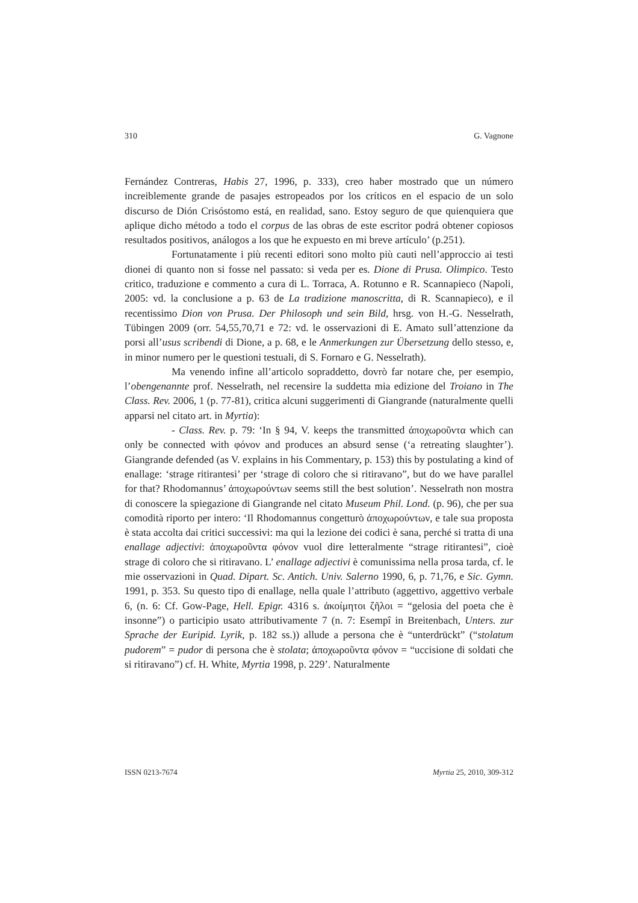310 G. Vagnone
Fernández Contreras, Habis 27, 1996, p. 333), creo haber mostrado que un número increiblemente grande de pasajes estropeados por los críticos en el espacio de un solo discurso de Dión Crisóstomo está, en realidad, sano. Estoy seguro de que quienquiera que aplique dicho método a todo el corpus de las obras de este escritor podrá obtener copiosos resultados positivos, análogos a los que he expuesto en mi breve artículo’ (p.251).
Fortunatamente i più recenti editori sono molto più cauti nell’approccio ai testi dionei di quanto non si fosse nel passato: si veda per es. Dione di Prusa. Olimpico. Testo critico, traduzione e commento a cura di L. Torraca, A. Rotunno e R. Scannapieco (Napoli, 2005: vd. la conclusione a p. 63 de La tradizione manoscritta, di R. Scannapieco), e il recentissimo Dion von Prusa. Der Philosoph und sein Bild, hrsg. von H.-G. Nesselrath, Tübingen 2009 (orr. 54,55,70,71 e 72: vd. le osservazioni di E. Amato sull’attenzione da porsi all’usus scribendi di Dione, a p. 68, e le Anmerkungen zur Übersetzung dello stesso, e, in minor numero per le questioni testuali, di S. Fornaro e G. Nesselrath).
Ma venendo infine all’articolo sopraddetto, dovrò far notare che, per esempio, l’obengenannte prof. Nesselrath, nel recensire la suddetta mia edizione del Troiano in The Class. Rev. 2006, 1 (p. 77-81), critica alcuni suggerimenti di Giangrande (naturalmente quelli apparsi nel citato art. in Myrtia):
- Class. Rev. p. 79: ‘In § 94, V. keeps the transmitted ἀποχωροῦντα which can only be connected with φόνον and produces an absurd sense (‘a retreating slaughter’). Giangrande defended (as V. explains in his Commentary, p. 153) this by postulating a kind of enallage: ‘strage ritirantesi’ per ‘strage di coloro che si ritiravano”, but do we have parallel for that? Rhodomannus’ ἀποχωρούντων seems still the best solution’. Nesselrath non mostra di conoscere la spiegazione di Giangrande nel citato Museum Phil. Lond. (p. 96), che per sua comodità riporto per intero: ‘Il Rhodomannus congetturò ἀποχωρούντων, e tale sua proposta è stata accolta dai critici successivi: ma qui la lezione dei codici è sana, perché si tratta di una enallage adjectivi: ἀποχωροῦντα φόνον vuol dire letteralmente “strage ritirantesi”, cioè strage di coloro che si ritiravano. L’ enallage adjectivi è comunissima nella prosa tarda, cf. le mie osservazioni in Quad. Dipart. Sc. Antich. Univ. Salerno 1990, 6, p. 71,76, e Sic. Gymn. 1991, p. 353. Su questo tipo di enallage, nella quale l’attributo (aggettivo, aggettivo verbale 6, (n. 6: Cf. Gow-Page, Hell. Epigr. 4316 s. ἀκοίμητοι ζῆλοι = “gelosia del poeta che è insonne”) o participio usato attributivamente 7 (n. 7: Esempî in Breitenbach, Unters. zur Sprache der Euripid. Lyrik, p. 182 ss.)) allude a persona che è “unterdrückt” (“stolatum pudorem” = pudor di persona che è stolata; ἀποχωροῦντα φόνον = “uccisione di soldati che si ritiravano”) cf. H. White, Myrtia 1998, p. 229’. Naturalmente
ISSN 0213-7674 Myrtia 25, 2010, 309-312